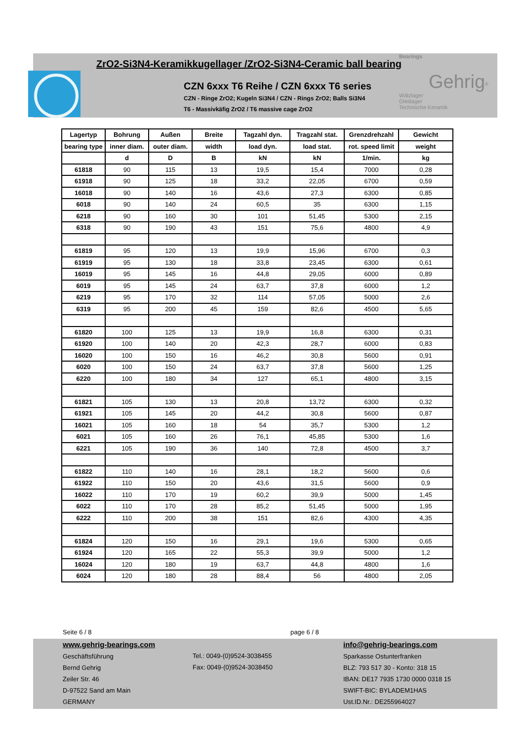ZrO2-Si3N4-Keramikkugellager /ZrO2-Si3N4-Ceramic ball bearing
CZN 6xxx T6 Reihe / CZN 6xxx T6 series
CZN - Ringe ZrO2; Kugeln Si3N4 / CZN - Rings ZrO2; Balls Si3N4
T6 - Massivkäfig ZrO2 / T6 massive cage ZrO2
Bearings
Gehrig<sup>®</sup>
Wälzlager
Gleitlager
Technische Keramik
| Lagertyp | Bohrung | Außen | Breite | Tagzahl dyn. | Tragzahl stat. | Grenzdrehzahl | Gewicht |
| --- | --- | --- | --- | --- | --- | --- | --- |
| bearing type | inner diam. | outer diam. | width | load dyn. | load stat. | rot. speed limit | weight |
| | d | D | B | kN | kN | 1/min. | kg |
| 61818 | 90 | 115 | 13 | 19,5 | 15,4 | 7000 | 0,28 |
| 61918 | 90 | 125 | 18 | 33,2 | 22,05 | 6700 | 0,59 |
| 16018 | 90 | 140 | 16 | 43,6 | 27,3 | 6300 | 0,85 |
| 6018 | 90 | 140 | 24 | 60,5 | 35 | 6300 | 1,15 |
| 6218 | 90 | 160 | 30 | 101 | 51,45 | 5300 | 2,15 |
| 6318 | 90 | 190 | 43 | 151 | 75,6 | 4800 | 4,9 |
| 61819 | 95 | 120 | 13 | 19,9 | 15,96 | 6700 | 0,3 |
| 61919 | 95 | 130 | 18 | 33,8 | 23,45 | 6300 | 0,61 |
| 16019 | 95 | 145 | 16 | 44,8 | 29,05 | 6000 | 0,89 |
| 6019 | 95 | 145 | 24 | 63,7 | 37,8 | 6000 | 1,2 |
| 6219 | 95 | 170 | 32 | 114 | 57,05 | 5000 | 2,6 |
| 6319 | 95 | 200 | 45 | 159 | 82,6 | 4500 | 5,65 |
| 61820 | 100 | 125 | 13 | 19,9 | 16,8 | 6300 | 0,31 |
| 61920 | 100 | 140 | 20 | 42,3 | 28,7 | 6000 | 0,83 |
| 16020 | 100 | 150 | 16 | 46,2 | 30,8 | 5600 | 0,91 |
| 6020 | 100 | 150 | 24 | 63,7 | 37,8 | 5600 | 1,25 |
| 6220 | 100 | 180 | 34 | 127 | 65,1 | 4800 | 3,15 |
| 61821 | 105 | 130 | 13 | 20,8 | 13,72 | 6300 | 0,32 |
| 61921 | 105 | 145 | 20 | 44,2 | 30,8 | 5600 | 0,87 |
| 16021 | 105 | 160 | 18 | 54 | 35,7 | 5300 | 1,2 |
| 6021 | 105 | 160 | 26 | 76,1 | 45,85 | 5300 | 1,6 |
| 6221 | 105 | 190 | 36 | 140 | 72,8 | 4500 | 3,7 |
| 61822 | 110 | 140 | 16 | 28,1 | 18,2 | 5600 | 0,6 |
| 61922 | 110 | 150 | 20 | 43,6 | 31,5 | 5600 | 0,9 |
| 16022 | 110 | 170 | 19 | 60,2 | 39,9 | 5000 | 1,45 |
| 6022 | 110 | 170 | 28 | 85,2 | 51,45 | 5000 | 1,95 |
| 6222 | 110 | 200 | 38 | 151 | 82,6 | 4300 | 4,35 |
| 61824 | 120 | 150 | 16 | 29,1 | 19,6 | 5300 | 0,65 |
| 61924 | 120 | 165 | 22 | 55,3 | 39,9 | 5000 | 1,2 |
| 16024 | 120 | 180 | 19 | 63,7 | 44,8 | 4800 | 1,6 |
| 6024 | 120 | 180 | 28 | 88,4 | 56 | 4800 | 2,05 |
Seite 6 / 8 page 6 / 8
www.gehrig-bearings.com
Geschäftsführung
Bernd Gehrig
Zeiler Str. 46
D-97522 Sand am Main
GERMANY
Tel.: 0049-(0)9524-3038455
Fax: 0049-(0)9524-3038450
info@gehrig-bearings.com
Sparkasse Ostunterfranken
BLZ: 793 517 30 - Konto: 318 15
IBAN: DE17 7935 1730 0000 0318 15
SWIFT-BIC: BYLADEM1HAS
Ust.ID.Nr.: DE255964027